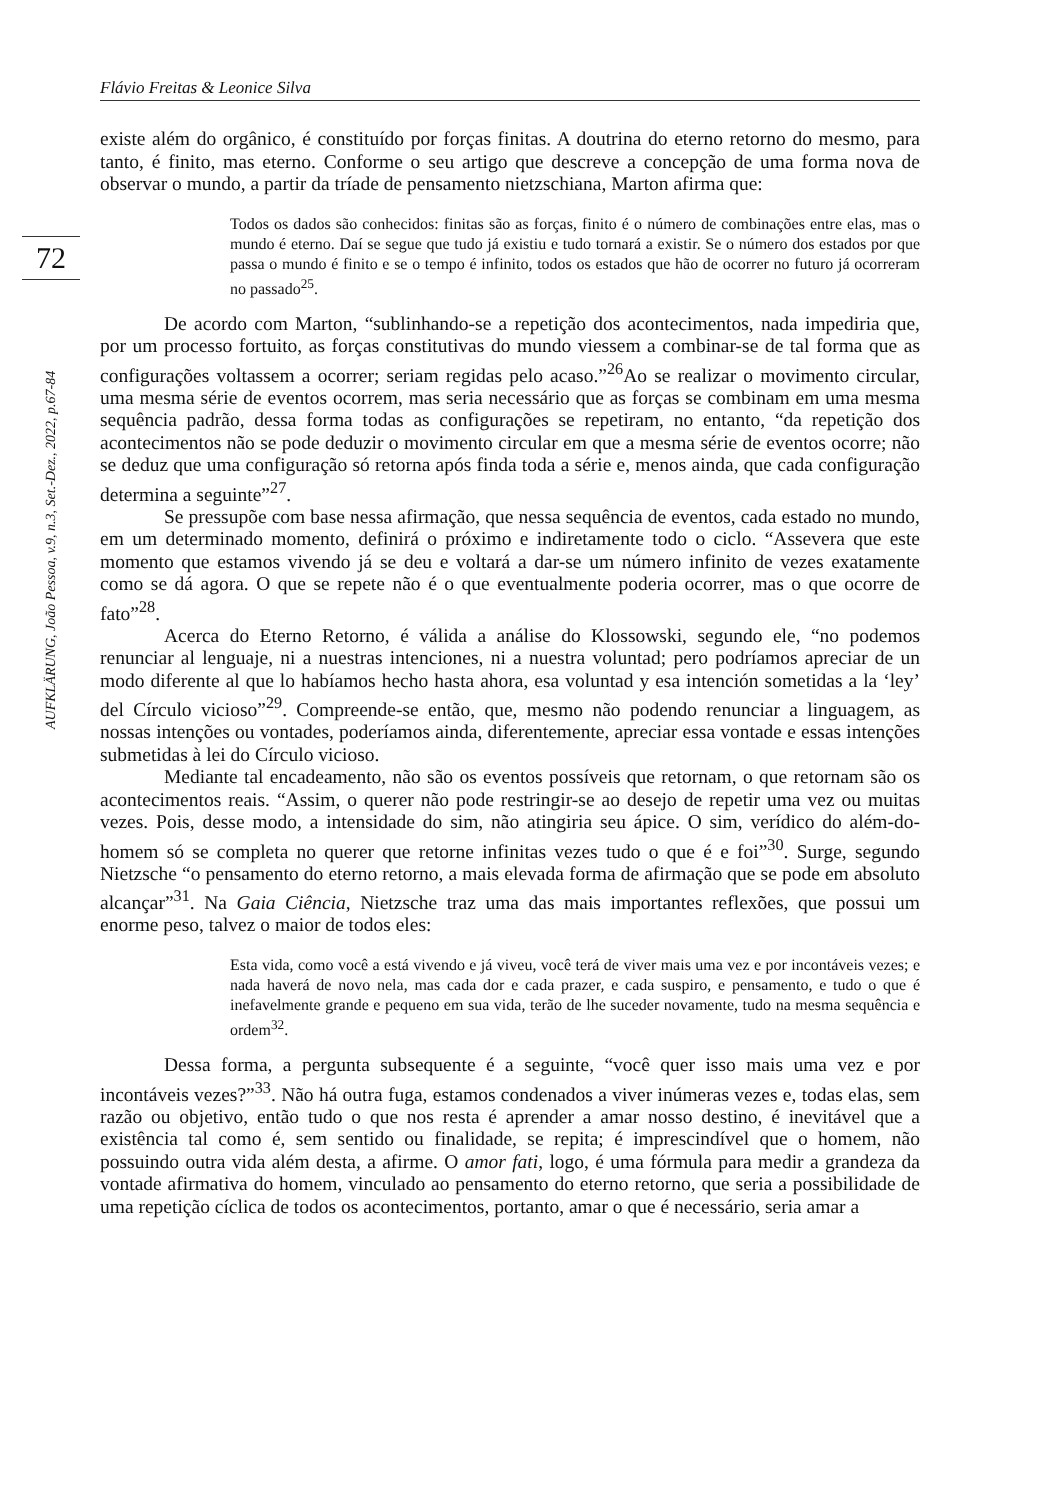Flávio Freitas & Leonice Silva
72
AUFKLÄRUNG, João Pessoa, v.9, n.3, Set.-Dez., 2022, p.67-84
existe além do orgânico, é constituído por forças finitas. A doutrina do eterno retorno do mesmo, para tanto, é finito, mas eterno. Conforme o seu artigo que descreve a concepção de uma forma nova de observar o mundo, a partir da tríade de pensamento nietzschiana, Marton afirma que:
Todos os dados são conhecidos: finitas são as forças, finito é o número de combinações entre elas, mas o mundo é eterno. Daí se segue que tudo já existiu e tudo tornará a existir. Se o número dos estados por que passa o mundo é finito e se o tempo é infinito, todos os estados que hão de ocorrer no futuro já ocorreram no passado<sup>25</sup>.
De acordo com Marton, “sublinhando-se a repetição dos acontecimentos, nada impediria que, por um processo fortuito, as forças constitutivas do mundo viessem a combinar-se de tal forma que as configurações voltassem a ocorrer; seriam regidas pelo acaso.”<sup>26</sup>Ao se realizar o movimento circular, uma mesma série de eventos ocorrem, mas seria necessário que as forças se combinam em uma mesma sequência padrão, dessa forma todas as configurações se repetiram, no entanto, “da repetição dos acontecimentos não se pode deduzir o movimento circular em que a mesma série de eventos ocorre; não se deduz que uma configuração só retorna após finda toda a série e, menos ainda, que cada configuração determina a seguinte”<sup>27</sup>.
Se pressupõe com base nessa afirmação, que nessa sequência de eventos, cada estado no mundo, em um determinado momento, definirá o próximo e indiretamente todo o ciclo. “Assevera que este momento que estamos vivendo já se deu e voltará a dar-se um número infinito de vezes exatamente como se dá agora. O que se repete não é o que eventualmente poderia ocorrer, mas o que ocorre de fato”<sup>28</sup>.
Acerca do Eterno Retorno, é válida a análise do Klossowski, segundo ele, “no podemos renunciar al lenguaje, ni a nuestras intenciones, ni a nuestra voluntad; pero podríamos apreciar de un modo diferente al que lo habíamos hecho hasta ahora, esa voluntad y esa intención sometidas a la ‘ley’ del Círculo vicioso”<sup>29</sup>. Compreende-se então, que, mesmo não podendo renunciar a linguagem, as nossas intenções ou vontades, poderíamos ainda, diferentemente, apreciar essa vontade e essas intenções submetidas à lei do Círculo vicioso.
Mediante tal encadeamento, não são os eventos possíveis que retornam, o que retornam são os acontecimentos reais. “Assim, o querer não pode restringir-se ao desejo de repetir uma vez ou muitas vezes. Pois, desse modo, a intensidade do sim, não atingiria seu ápice. O sim, verídico do além-do-homem só se completa no querer que retorne infinitas vezes tudo o que é e foi”<sup>30</sup>. Surge, segundo Nietzsche “o pensamento do eterno retorno, a mais elevada forma de afirmação que se pode em absoluto alcançar”<sup>31</sup>. Na Gaia Ciência, Nietzsche traz uma das mais importantes reflexões, que possui um enorme peso, talvez o maior de todos eles:
Esta vida, como você a está vivendo e já viveu, você terá de viver mais uma vez e por incontáveis vezes; e nada haverá de novo nela, mas cada dor e cada prazer, e cada suspiro, e pensamento, e tudo o que é inefavelmente grande e pequeno em sua vida, terão de lhe suceder novamente, tudo na mesma sequência e ordem<sup>32</sup>.
Dessa forma, a pergunta subsequente é a seguinte, “você quer isso mais uma vez e por incontáveis vezes?”<sup>33</sup>. Não há outra fuga, estamos condenados a viver inúmeras vezes e, todas elas, sem razão ou objetivo, então tudo o que nos resta é aprender a amar nosso destino, é inevitável que a existência tal como é, sem sentido ou finalidade, se repita; é imprescindível que o homem, não possuindo outra vida além desta, a afirme. O amor fati, logo, é uma fórmula para medir a grandeza da vontade afirmativa do homem, vinculado ao pensamento do eterno retorno, que seria a possibilidade de uma repetição cíclica de todos os acontecimentos, portanto, amar o que é necessário, seria amar a